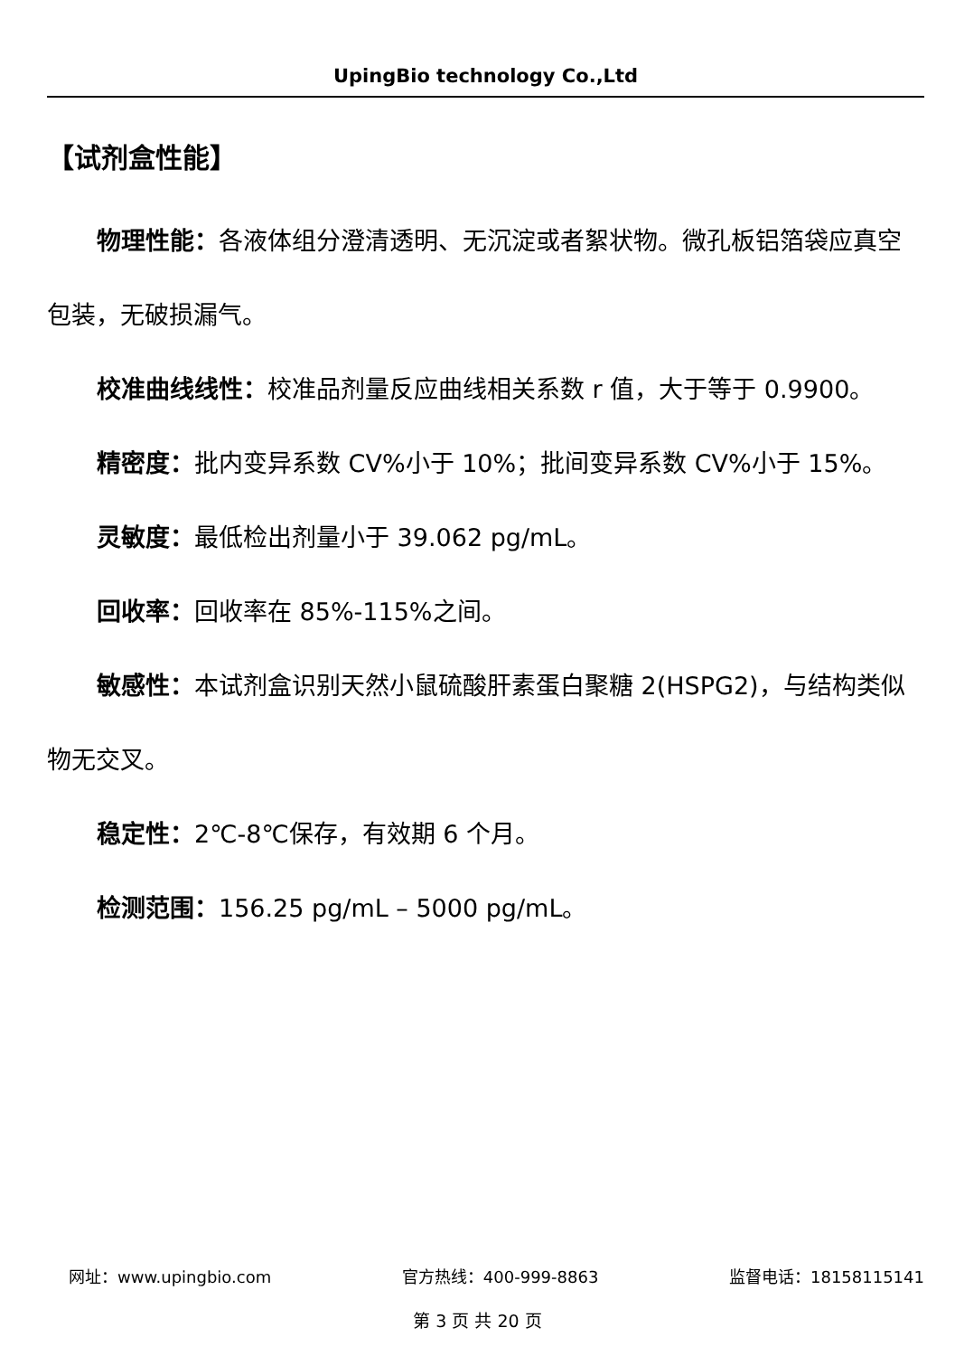UpingBio technology Co.,Ltd
【试剂盒性能】
物理性能：各液体组分澄清透明、无沉淀或者絮状物。微孔板铝箔袋应真空包装，无破损漏气。
校准曲线线性：校准品剂量反应曲线相关系数 r 值，大于等于 0.9900。
精密度：批内变异系数 CV%小于 10%；批间变异系数 CV%小于 15%。
灵敏度：最低检出剂量小于 39.062 pg/mL。
回收率：回收率在 85%-115%之间。
敏感性：本试剂盒识别天然小鼠硫酸肝素蛋白聚糖 2(HSPG2)，与结构类似物无交叉。
稳定性：2℃-8℃保存，有效期 6 个月。
检测范围：156.25 pg/mL – 5000 pg/mL。
网址：www.upingbio.com 官方热线：400-999-8863 监督电话：18158115141
第 3 页 共 20 页